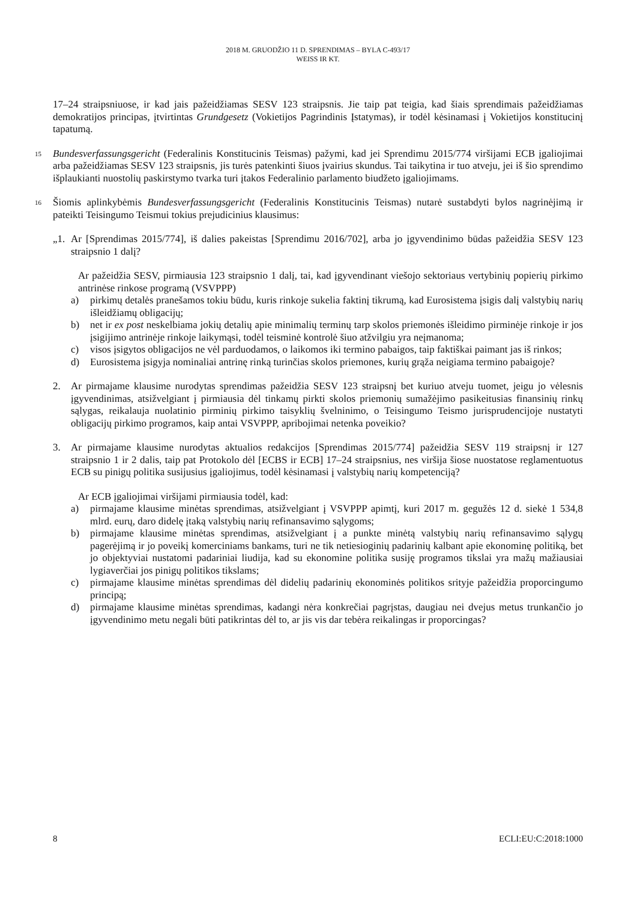2018 M. GRUODŽIO 11 D. SPRENDIMAS – BYLA C-493/17
WEISS IR KT.
17–24 straipsniuose, ir kad jais pažeidžiamas SESV 123 straipsnis. Jie taip pat teigia, kad šiais sprendimais pažeidžiamas demokratijos principas, įtvirtintas Grundgesetz (Vokietijos Pagrindinis Įstatymas), ir todėl kėsinamasi į Vokietijos konstitucinį tapatumą.
15
Bundesverfassungsgericht (Federalinis Konstitucinis Teismas) pažymi, kad jei Sprendimu 2015/774 viršijami ECB įgaliojimai arba pažeidžiamas SESV 123 straipsnis, jis turės patenkinti šiuos įvairius skundus. Tai taikytina ir tuo atveju, jei iš šio sprendimo išplaukianti nuostolių paskirstymo tvarka turi įtakos Federalinio parlamento biudžeto įgaliojimams.
16
Šiomis aplinkybėmis Bundesverfassungsgericht (Federalinis Konstitucinis Teismas) nutarė sustabdyti bylos nagrinėjimą ir pateikti Teisingumo Teismui tokius prejudicinius klausimus:
„1.
Ar [Sprendimas 2015/774], iš dalies pakeistas [Sprendimu 2016/702], arba jo įgyvendinimo būdas pažeidžia SESV 123 straipsnio 1 dalį?
Ar pažeidžia SESV, pirmiausia 123 straipsnio 1 dalį, tai, kad įgyvendinant viešojo sektoriaus vertybinių popierių pirkimo antrinėse rinkose programą (VSVPPP)
a) pirkimų detalės pranešamos tokiu būdu, kuris rinkoje sukelia faktinį tikrumą, kad Eurosistema įsigis dalį valstybių narių išleidžiamų obligacijų;
b) net ir ex post neskelbiama jokių detalių apie minimalių terminų tarp skolos priemonės išleidimo pirminėje rinkoje ir jos įsigijimo antrinėje rinkoje laikymąsi, todėl teisminė kontrolė šiuo atžvilgiu yra neįmanoma;
c) visos įsigytos obligacijos ne vėl parduodamos, o laikomos iki termino pabaigos, taip faktiškai paimant jas iš rinkos;
d) Eurosistema įsigyja nominaliai antrinę rinką turinčias skolos priemones, kurių grąža neigiama termino pabaigoje?
2. Ar pirmajame klausime nurodytas sprendimas pažeidžia SESV 123 straipsnį bet kuriuo atveju tuomet, jeigu jo vėlesnis įgyvendinimas, atsižvelgiant į pirmiausia dėl tinkamų pirkti skolos priemonių sumažėjimo pasikeitusias finansinių rinkų sąlygas, reikalauja nuolatinio pirminių pirkimo taisyklių švelninimo, o Teisingumo Teismo jurisprudencijoje nustatyti obligacijų pirkimo programos, kaip antai VSVPPP, apribojimai netenka poveikio?
3. Ar pirmajame klausime nurodytas aktualios redakcijos [Sprendimas 2015/774] pažeidžia SESV 119 straipsnį ir 127 straipsnio 1 ir 2 dalis, taip pat Protokolo dėl [ECBS ir ECB] 17–24 straipsnius, nes viršija šiose nuostatose reglamentuotus ECB su pinigų politika susijusius įgaliojimus, todėl kėsinamasi į valstybių narių kompetenciją?
Ar ECB įgaliojimai viršijami pirmiausia todėl, kad:
a) pirmajame klausime minėtas sprendimas, atsižvelgiant į VSVPPP apimtį, kuri 2017 m. gegužės 12 d. siekė 1 534,8 mlrd. eurų, daro didelę įtaką valstybių narių refinansavimo sąlygoms;
b) pirmajame klausime minėtas sprendimas, atsižvelgiant į a punkte minėtą valstybių narių refinansavimo sąlygų pagerėjimą ir jo poveikį komerciniams bankams, turi ne tik netiesioginių padarinių kalbant apie ekonominę politiką, bet jo objektyviai nustatomi padariniai liudija, kad su ekonomine politika susiję programos tikslai yra mažų mažiausiai lygiaverčiai jos pinigų politikos tikslams;
c) pirmajame klausime minėtas sprendimas dėl didelių padarinių ekonominės politikos srityje pažeidžia proporcingumo principą;
d) pirmajame klausime minėtas sprendimas, kadangi nėra konkrečiai pagrįstas, daugiau nei dvejus metus trunkančio jo įgyvendinimo metu negali būti patikrintas dėl to, ar jis vis dar tebėra reikalingas ir proporcingas?
8 ECLI:EU:C:2018:1000